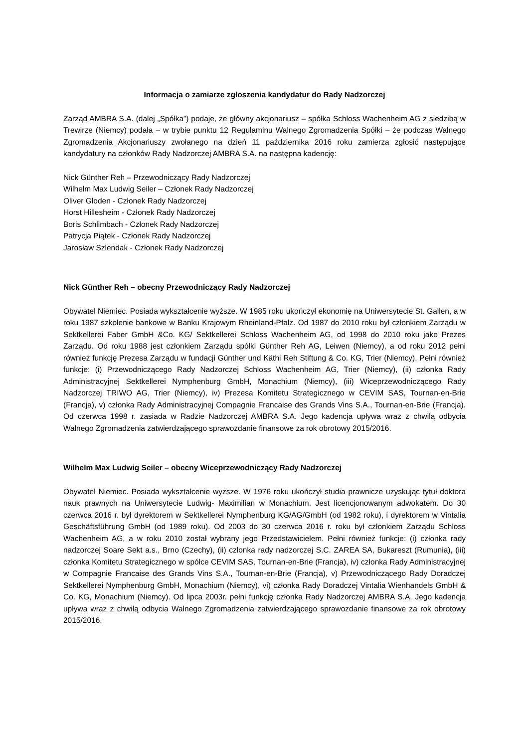Informacja o zamiarze zgłoszenia kandydatur do Rady Nadzorczej
Zarząd AMBRA S.A. (dalej „Spółka”) podaje, że główny akcjonariusz – spółka Schloss Wachenheim AG z siedzibą w Trewirze (Niemcy) podała – w trybie punktu 12 Regulaminu Walnego Zgromadzenia Spółki – że podczas Walnego Zgromadzenia Akcjonariuszy zwołanego na dzień 11 października 2016 roku zamierza zgłosić następujące kandydatury na członków Rady Nadzorczej AMBRA S.A. na następna kadencję:
Nick Günther Reh – Przewodniczący Rady Nadzorczej
Wilhelm Max Ludwig Seiler – Członek Rady Nadzorczej
Oliver Gloden - Członek Rady Nadzorczej
Horst Hillesheim - Członek Rady Nadzorczej
Boris Schlimbach - Członek Rady Nadzorczej
Patrycja Piątek - Członek Rady Nadzorczej
Jarosław Szlendak - Członek Rady Nadzorczej
Nick Günther Reh – obecny Przewodniczący Rady Nadzorczej
Obywatel Niemiec. Posiada wykształcenie wyższe. W 1985 roku ukończył ekonomię na Uniwersytecie St. Gallen, a w roku 1987 szkolenie bankowe w Banku Krajowym Rheinland-Pfalz. Od 1987 do 2010 roku był członkiem Zarządu w Sektkellerei Faber GmbH &Co. KG/ Sektkellerei Schloss Wachenheim AG, od 1998 do 2010 roku jako Prezes Zarządu. Od roku 1988 jest członkiem Zarządu spółki Günther Reh AG, Leiwen (Niemcy), a od roku 2012 pełni również funkcję Prezesa Zarządu w fundacji Günther und Käthi Reh Stiftung & Co. KG, Trier (Niemcy). Pełni również funkcje: (i) Przewodniczącego Rady Nadzorczej Schloss Wachenheim AG, Trier (Niemcy), (ii) członka Rady Administracyjnej Sektkellerei Nymphenburg GmbH, Monachium (Niemcy), (iii) Wiceprzewodniczącego Rady Nadzorczej TRIWO AG, Trier (Niemcy), iv) Prezesa Komitetu Strategicznego w CEVIM SAS, Tournan-en-Brie (Francja), v) członka Rady Administracyjnej Compagnie Francaise des Grands Vins S.A., Tournan-en-Brie (Francja). Od czerwca 1998 r. zasiada w Radzie Nadzorczej AMBRA S.A. Jego kadencja upływa wraz z chwilą odbycia Walnego Zgromadzenia zatwierdzającego sprawozdanie finansowe za rok obrotowy 2015/2016.
Wilhelm Max Ludwig Seiler – obecny Wiceprzewodniczący Rady Nadzorczej
Obywatel Niemiec. Posiada wykształcenie wyższe. W 1976 roku ukończył studia prawnicze uzyskując tytuł doktora nauk prawnych na Uniwersytecie Ludwig- Maximilian w Monachium. Jest licencjonowanym adwokatem. Do 30 czerwca 2016 r. był dyrektorem w Sektkellerei Nymphenburg KG/AG/GmbH (od 1982 roku), i dyrektorem w Vintalia Geschäftsführung GmbH (od 1989 roku). Od 2003 do 30 czerwca 2016 r. roku był członkiem Zarządu Schloss Wachenheim AG, a w roku 2010 został wybrany jego Przedstawicielem. Pełni również funkcje: (i) członka rady nadzorczej Soare Sekt a.s., Brno (Czechy), (ii) członka rady nadzorczej S.C. ZAREA SA, Bukareszt (Rumunia), (iii) członka Komitetu Strategicznego w spółce CEVIM SAS, Tournan-en-Brie (Francja), iv) członka Rady Administracyjnej w Compagnie Francaise des Grands Vins S.A., Tournan-en-Brie (Francja), v) Przewodniczącego Rady Doradczej Sektkellerei Nymphenburg GmbH, Monachium (Niemcy), vi) członka Rady Doradczej Vintalia Wienhandels GmbH & Co. KG, Monachium (Niemcy). Od lipca 2003r. pełni funkcję członka Rady Nadzorczej AMBRA S.A. Jego kadencja upływa wraz z chwilą odbycia Walnego Zgromadzenia zatwierdzającego sprawozdanie finansowe za rok obrotowy 2015/2016.